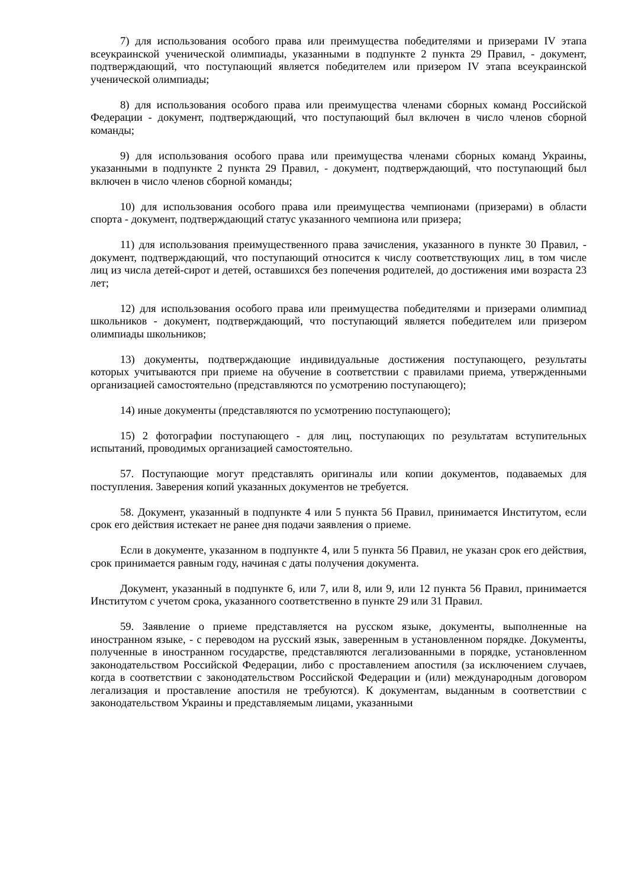7) для использования особого права или преимущества победителями и призерами IV этапа всеукраинской ученической олимпиады, указанными в подпункте 2 пункта 29 Правил, - документ, подтверждающий, что поступающий является победителем или призером IV этапа всеукраинской ученической олимпиады;
8) для использования особого права или преимущества членами сборных команд Российской Федерации - документ, подтверждающий, что поступающий был включен в число членов сборной команды;
9) для использования особого права или преимущества членами сборных команд Украины, указанными в подпункте 2 пункта 29 Правил, - документ, подтверждающий, что поступающий был включен в число членов сборной команды;
10) для использования особого права или преимущества чемпионами (призерами) в области спорта - документ, подтверждающий статус указанного чемпиона или призера;
11) для использования преимущественного права зачисления, указанного в пункте 30 Правил, - документ, подтверждающий, что поступающий относится к числу соответствующих лиц, в том числе лиц из числа детей-сирот и детей, оставшихся без попечения родителей, до достижения ими возраста 23 лет;
12) для использования особого права или преимущества победителями и призерами олимпиад школьников - документ, подтверждающий, что поступающий является победителем или призером олимпиады школьников;
13) документы, подтверждающие индивидуальные достижения поступающего, результаты которых учитываются при приеме на обучение в соответствии с правилами приема, утвержденными организацией самостоятельно (представляются по усмотрению поступающего);
14) иные документы (представляются по усмотрению поступающего);
15) 2 фотографии поступающего - для лиц, поступающих по результатам вступительных испытаний, проводимых организацией самостоятельно.
57. Поступающие могут представлять оригиналы или копии документов, подаваемых для поступления. Заверения копий указанных документов не требуется.
58. Документ, указанный в подпункте 4 или 5 пункта 56 Правил, принимается Институтом, если срок его действия истекает не ранее дня подачи заявления о приеме.
Если в документе, указанном в подпункте 4, или 5 пункта 56 Правил, не указан срок его действия, срок принимается равным году, начиная с даты получения документа.
Документ, указанный в подпункте 6, или 7, или 8, или 9, или 12 пункта 56 Правил, принимается Институтом с учетом срока, указанного соответственно в пункте 29 или 31 Правил.
59. Заявление о приеме представляется на русском языке, документы, выполненные на иностранном языке, - с переводом на русский язык, заверенным в установленном порядке. Документы, полученные в иностранном государстве, представляются легализованными в порядке, установленном законодательством Российской Федерации, либо с проставлением апостиля (за исключением случаев, когда в соответствии с законодательством Российской Федерации и (или) международным договором легализация и проставление апостиля не требуются). К документам, выданным в соответствии с законодательством Украины и представляемым лицами, указанными